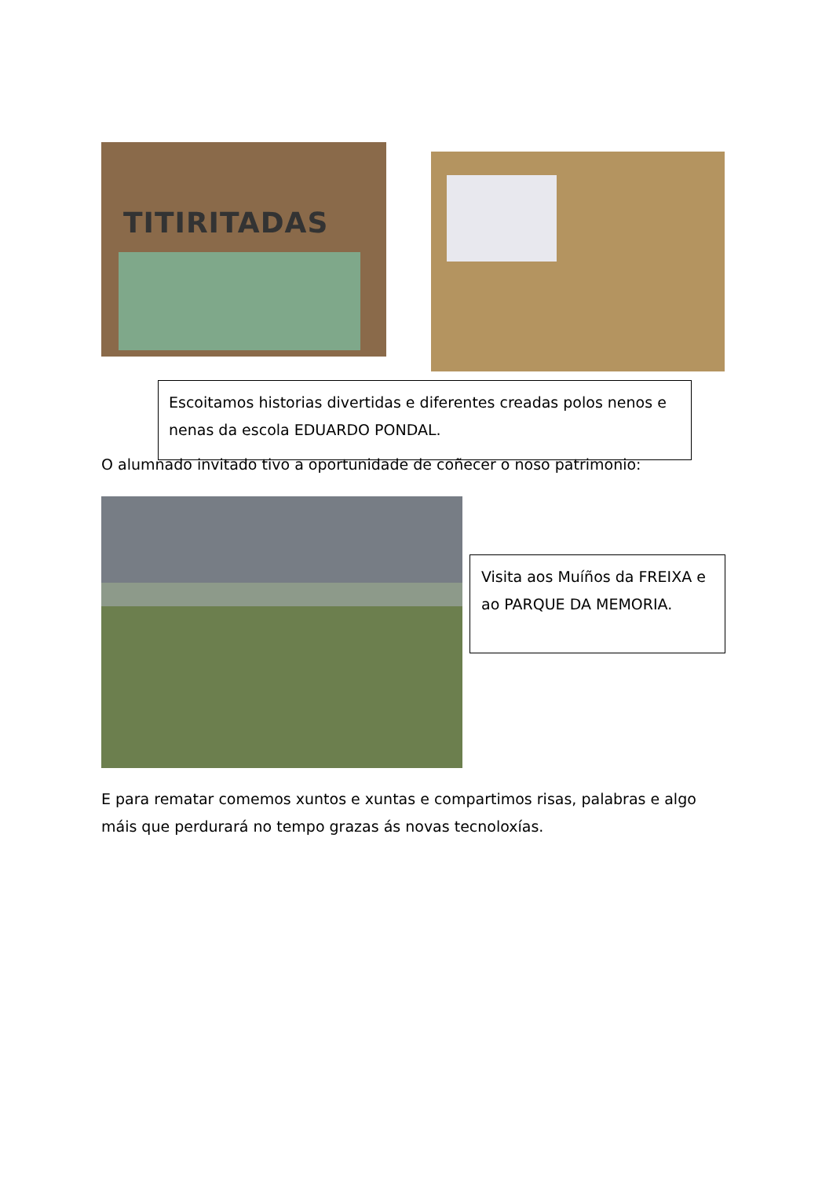TITIRITADAS
Escoitamos historias divertidas e diferentes creadas polos nenos e nenas da escola EDUARDO PONDAL.
O alumnado invitado tivo a oportunidade de coñecer o noso patrimonio:
Visita aos Muíños da FREIXA e ao PARQUE DA MEMORIA.
E para rematar comemos xuntos e xuntas e compartimos risas, palabras e algo máis que perdurará no tempo grazas ás novas tecnoloxías.